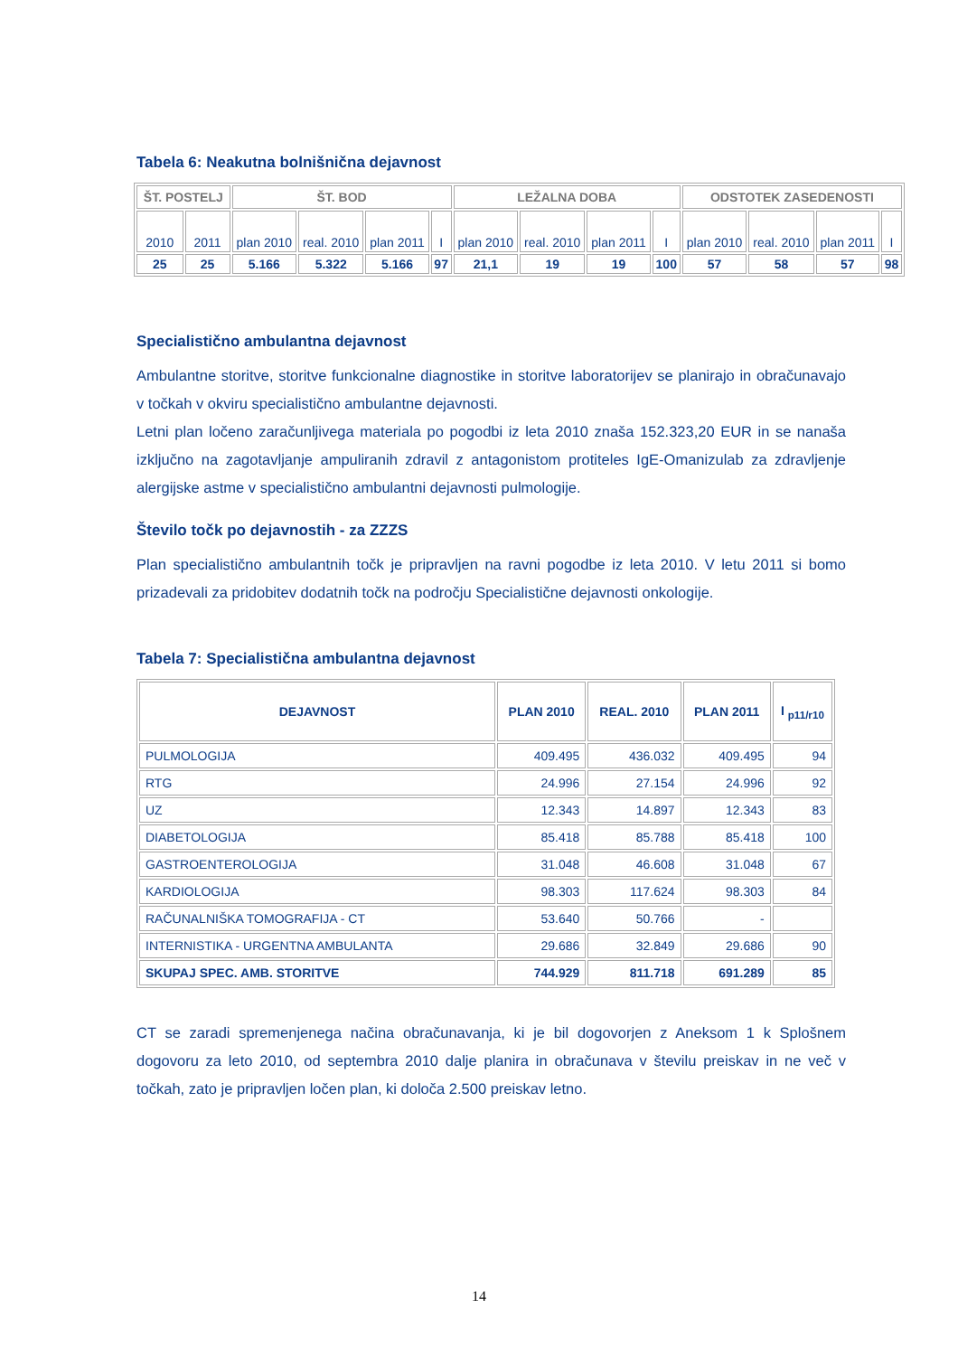Tabela 6: Neakutna bolnišnična dejavnost
| ŠT. POSTELJ | | ŠT. BOD | | | | LEŽALNA DOBA | | | | ODSTOTEK ZASEDENOSTI | | | |
| --- | --- | --- | --- | --- | --- | --- | --- | --- | --- | --- | --- | --- | --- |
| 2010 | 2011 | plan 2010 | real. 2010 | plan 2011 | I | plan 2010 | real. 2010 | plan 2011 | I | plan 2010 | real. 2010 | plan 2011 | I |
| 25 | 25 | 5.166 | 5.322 | 5.166 | 97 | 21,1 | 19 | 19 | 100 | 57 | 58 | 57 | 98 |
Specialistično ambulantna dejavnost
Ambulantne storitve, storitve funkcionalne diagnostike in storitve laboratorijev se planirajo in obračunavajo v točkah v okviru specialistično ambulantne dejavnosti.
Letni plan ločeno zaračunljivega materiala po pogodbi iz leta 2010 znaša 152.323,20 EUR in se nanaša izključno na zagotavljanje ampuliranih zdravil z antagonistom protiteles IgE-Omanizulab za zdravljenje alergijske astme v specialistično ambulantni dejavnosti pulmologije.
Število točk po dejavnostih - za ZZZS
Plan specialistično ambulantnih točk je pripravljen na ravni pogodbe iz leta 2010. V letu 2011 si bomo prizadevali za pridobitev dodatnih točk na področju Specialistične dejavnosti onkologije.
Tabela 7: Specialistična ambulantna dejavnost
| DEJAVNOST | PLAN 2010 | REAL. 2010 | PLAN 2011 | I <sub>p11/r10</sub> |
| --- | --- | --- | --- | --- |
| PULMOLOGIJA | 409.495 | 436.032 | 409.495 | 94 |
| RTG | 24.996 | 27.154 | 24.996 | 92 |
| UZ | 12.343 | 14.897 | 12.343 | 83 |
| DIABETOLOGIJA | 85.418 | 85.788 | 85.418 | 100 |
| GASTROENTEROLOGIJA | 31.048 | 46.608 | 31.048 | 67 |
| KARDIOLOGIJA | 98.303 | 117.624 | 98.303 | 84 |
| RAČUNALNIŠKA TOMOGRAFIJA - CT | 53.640 | 50.766 | - | |
| INTERNISTIKA - URGENTNA AMBULANTA | 29.686 | 32.849 | 29.686 | 90 |
| SKUPAJ SPEC. AMB. STORITVE | 744.929 | 811.718 | 691.289 | 85 |
CT se zaradi spremenjenega načina obračunavanja, ki je bil dogovorjen z Aneksom 1 k Splošnem dogovoru za leto 2010, od septembra 2010 dalje planira in obračunava v številu preiskav in ne več v točkah, zato je pripravljen ločen plan, ki določa 2.500 preiskav letno.
14